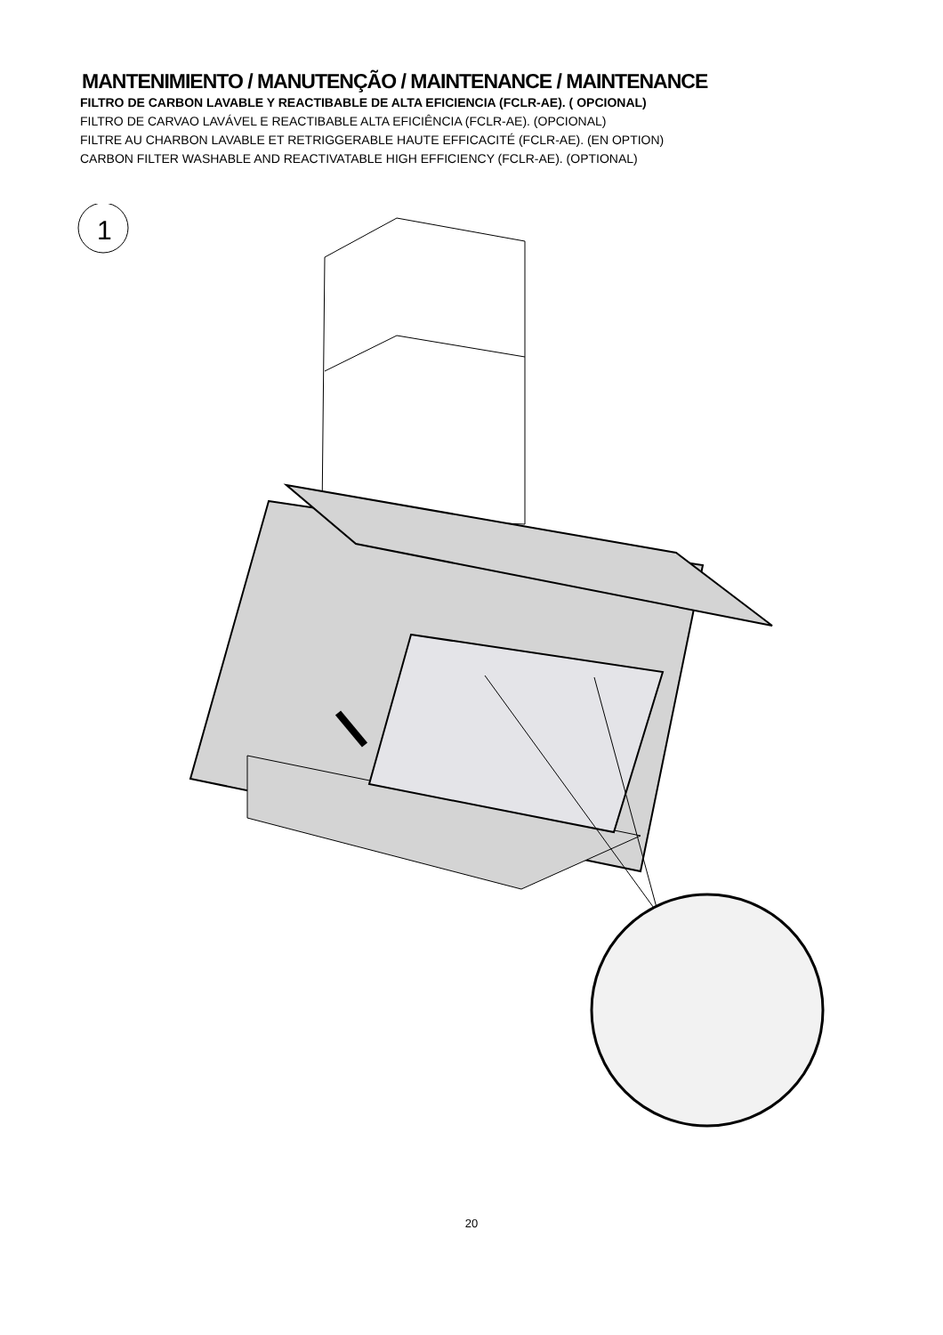MANTENIMIENTO / MANUTENÇÃO / MAINTENANCE / MAINTENANCE
FILTRO DE CARBON LAVABLE Y REACTIBABLE DE ALTA EFICIENCIA (FCLR-AE). ( OPCIONAL)
FILTRO DE CARVAO LAVÁVEL E REACTIBABLE ALTA EFICIÊNCIA (FCLR-AE). (OPCIONAL)
FILTRE AU CHARBON LAVABLE ET RETRIGGERABLE HAUTE EFFICACITÉ (FCLR-AE). (EN OPTION)
CARBON FILTER WASHABLE AND REACTIVATABLE HIGH EFFICIENCY (FCLR-AE). (OPTIONAL)
1
20